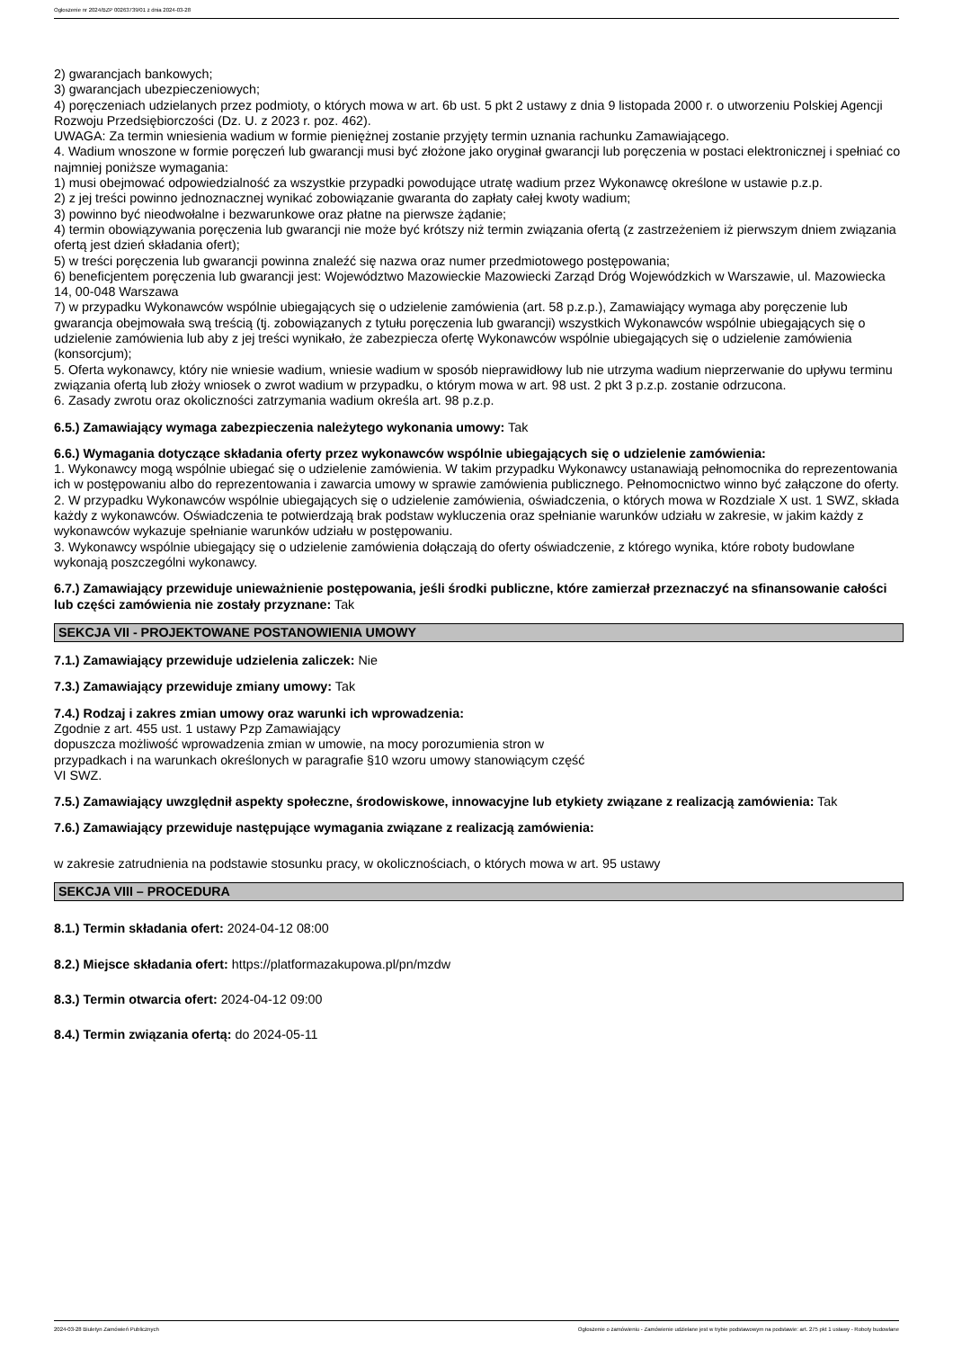Ogłoszenie nr 2024/BZP 00263739/01 z dnia 2024-03-28
2) gwarancjach bankowych;
3) gwarancjach ubezpieczeniowych;
4) poręczeniach udzielanych przez podmioty, o których mowa w art. 6b ust. 5 pkt 2 ustawy z dnia 9 listopada 2000 r. o utworzeniu Polskiej Agencji Rozwoju Przedsiębiorczości (Dz. U. z 2023 r. poz. 462).
UWAGA: Za termin wniesienia wadium w formie pieniężnej zostanie przyjęty termin uznania rachunku Zamawiającego.
4. Wadium wnoszone w formie poręczeń lub gwarancji musi być złożone jako oryginał gwarancji lub poręczenia w postaci elektronicznej i spełniać co najmniej poniższe wymagania:
1) musi obejmować odpowiedzialność za wszystkie przypadki powodujące utratę wadium przez Wykonawcę określone w ustawie p.z.p.
2) z jej treści powinno jednoznacznej wynikać zobowiązanie gwaranta do zapłaty całej kwoty wadium;
3) powinno być nieodwołalne i bezwarunkowe oraz płatne na pierwsze żądanie;
4) termin obowiązywania poręczenia lub gwarancji nie może być krótszy niż termin związania ofertą (z zastrzeżeniem iż pierwszym dniem związania ofertą jest dzień składania ofert);
5) w treści poręczenia lub gwarancji powinna znaleźć się nazwa oraz numer przedmiotowego postępowania;
6) beneficjentem poręczenia lub gwarancji jest: Województwo Mazowieckie Mazowiecki Zarząd Dróg Wojewódzkich w Warszawie, ul. Mazowiecka 14, 00-048 Warszawa
7) w przypadku Wykonawców wspólnie ubiegających się o udzielenie zamówienia (art. 58 p.z.p.), Zamawiający wymaga aby poręczenie lub gwarancja obejmowała swą treścią (tj. zobowiązanych z tytułu poręczenia lub gwarancji) wszystkich Wykonawców wspólnie ubiegających się o udzielenie zamówienia lub aby z jej treści wynikało, że zabezpiecza ofertę Wykonawców wspólnie ubiegających się o udzielenie zamówienia (konsorcjum);
5. Oferta wykonawcy, który nie wniesie wadium, wniesie wadium w sposób nieprawidłowy lub nie utrzyma wadium nieprzerwanie do upływu terminu związania ofertą lub złoży wniosek o zwrot wadium w przypadku, o którym mowa w art. 98 ust. 2 pkt 3 p.z.p. zostanie odrzucona.
6. Zasady zwrotu oraz okoliczności zatrzymania wadium określa art. 98 p.z.p.
6.5.) Zamawiający wymaga zabezpieczenia należytego wykonania umowy: Tak
6.6.) Wymagania dotyczące składania oferty przez wykonawców wspólnie ubiegających się o udzielenie zamówienia:
1. Wykonawcy mogą wspólnie ubiegać się o udzielenie zamówienia. W takim przypadku Wykonawcy ustanawiają pełnomocnika do reprezentowania ich w postępowaniu albo do reprezentowania i zawarcia umowy w sprawie zamówienia publicznego. Pełnomocnictwo winno być załączone do oferty.
2. W przypadku Wykonawców wspólnie ubiegających się o udzielenie zamówienia, oświadczenia, o których mowa w Rozdziale X ust. 1 SWZ, składa każdy z wykonawców. Oświadczenia te potwierdzają brak podstaw wykluczenia oraz spełnianie warunków udziału w zakresie, w jakim każdy z wykonawców wykazuje spełnianie warunków udziału w postępowaniu.
3. Wykonawcy wspólnie ubiegający się o udzielenie zamówienia dołączają do oferty oświadczenie, z którego wynika, które roboty budowlane wykonają poszczególni wykonawcy.
6.7.) Zamawiający przewiduje unieważnienie postępowania, jeśli środki publiczne, które zamierzał przeznaczyć na sfinansowanie całości lub części zamówienia nie zostały przyznane: Tak
SEKCJA VII - PROJEKTOWANE POSTANOWIENIA UMOWY
7.1.) Zamawiający przewiduje udzielenia zaliczek: Nie
7.3.) Zamawiający przewiduje zmiany umowy: Tak
7.4.) Rodzaj i zakres zmian umowy oraz warunki ich wprowadzenia:
Zgodnie z art. 455 ust. 1 ustawy Pzp Zamawiający
dopuszcza możliwość wprowadzenia zmian w umowie, na mocy porozumienia stron w
przypadkach i na warunkach określonych w paragrafie §10 wzoru umowy stanowiącym część
VI SWZ.
7.5.) Zamawiający uwzględnił aspekty społeczne, środowiskowe, innowacyjne lub etykiety związane z realizacją zamówienia: Tak
7.6.) Zamawiający przewiduje następujące wymagania związane z realizacją zamówienia:
w zakresie zatrudnienia na podstawie stosunku pracy, w okolicznościach, o których mowa w art. 95 ustawy
SEKCJA VIII – PROCEDURA
8.1.) Termin składania ofert: 2024-04-12 08:00
8.2.) Miejsce składania ofert: https://platformazakupowa.pl/pn/mzdw
8.3.) Termin otwarcia ofert: 2024-04-12 09:00
8.4.) Termin związania ofertą: do 2024-05-11
2024-03-28 Biuletyn Zamówień Publicznych Ogłoszenie o zamówieniu - Zamówienie udzielane jest w trybie podstawowym na podstawie: art. 275 pkt 1 ustawy - Roboty budowlane